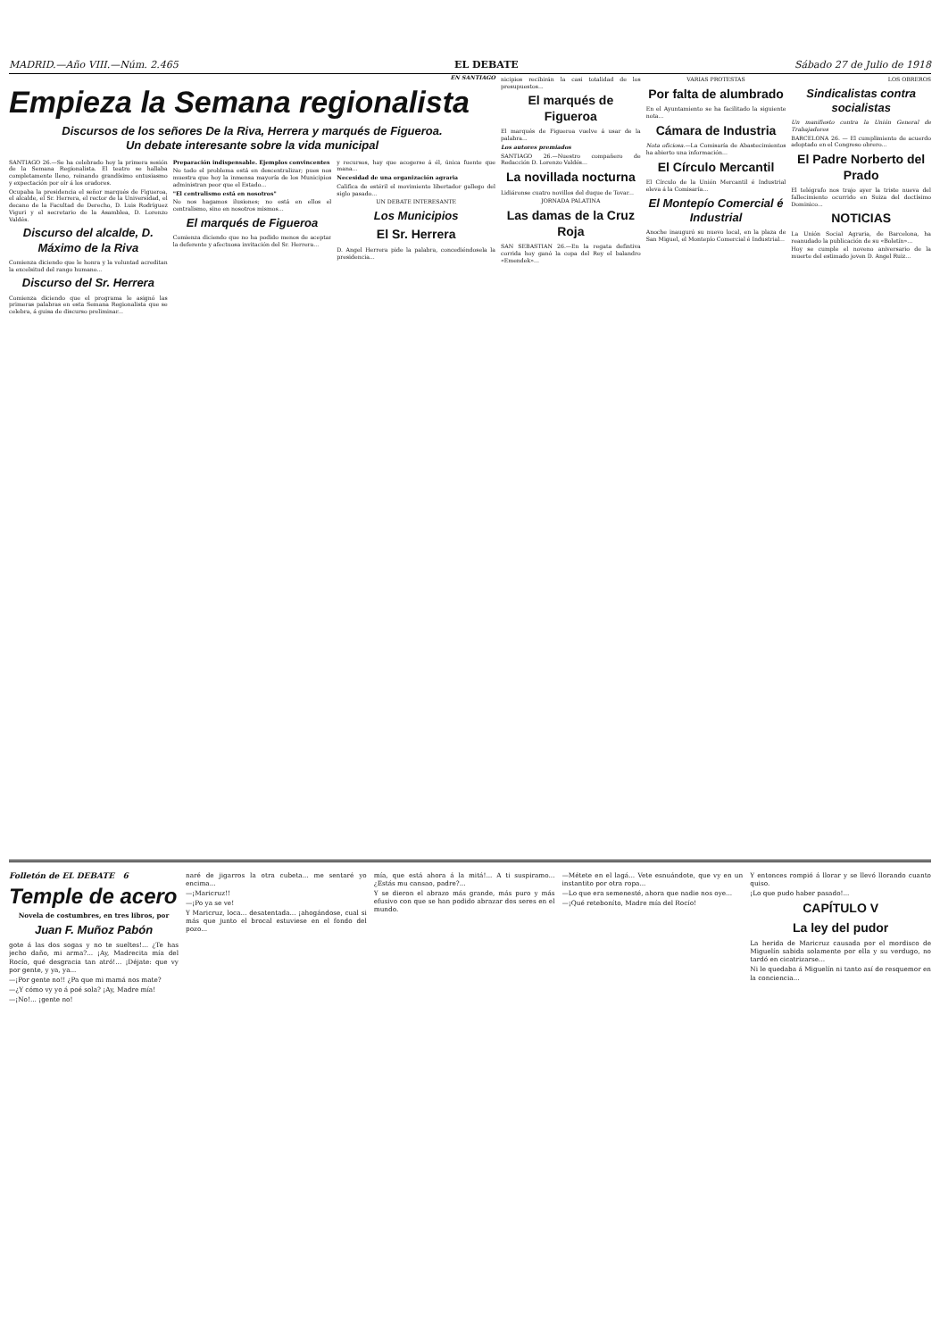MADRID.—Año VIII.—Núm. 2.465 EL DEBATE Sábado 27 de Julio de 1918
EN SANTIAGO
Empieza la Semana regionalista
Discursos de los señores De la Riva, Herrera y marqués de Figueroa.
Un debate interesante sobre la vida municipal
SANTIAGO 26.—Se ha celebrado hoy la primera sesión de la Semana Regionalista. El teatro se hallaba completamente lleno, reinando grandísimo entusiasmo y expectación por oír á los oradores.
Ocupaba la presidencia el señor marqués de Figueroa, el alcalde, el Sr. Herrera, el rector de la Universidad, el decano de la Facultad de Derecho, D. Luis Rodríguez Viguri y el secretario de la Asamblea, D. Lorenzo Valdés.
Discurso del alcalde, D. Máximo de la Riva
Comienza diciendo que le honra y la voluntad acreditan la excelsitud del rango humano...
Discurso del Sr. Herrera
Comienza diciendo que el programa le asignó las primeras palabras en esta Semana Regionalista que se celebra, á guisa de discurso preliminar...
Preparación indispensable. Ejemplos convincentes
No todo el problema está en descentralizar; pues nos muestra que hoy la inmensa mayoría de los Municipios administran peor que el Estado...
"El centralismo está en nosotros"
No nos hagamos ilusiones; no está en ellos el centralismo, sino en nosotros mismos...
El marqués de Figueroa
Comienza diciendo que no ha podido menos de aceptar la deferente y afectuosa invitación del Sr. Herrera...
y recursos, hay que acogerse á él, única fuente que mana...
Necesidad de una organización agraria
Califica de estéril el movimiento libertador gallego del siglo pasado...
UN DEBATE INTERESANTE
Los Municipios
El Sr. Herrera
D. Angel Herrera pide la palabra, concediéndosela la presidencia...
nicipios recibirán la casi totalidad de los presupuestos...
El marqués de Figueroa
El marqués de Figueroa vuelve á usar de la palabra...
Los autores premiados
SANTIAGO 26.—Nuestro compañero de Redacción D. Lorenzo Valdés...
La novillada nocturna
Lidiáronse cuatro novillos del duque de Tovar...
JORNADA PALATINA
Las damas de la Cruz Roja
SAN SEBASTIAN 26.—En la regata defintiva corrida hoy ganó la copa del Rey el balandro «Emendek»...
VARIAS PROTESTAS
Por falta de alumbrado
En el Ayuntamiento se ha facilitado la siguiente nota...
Cámara de Industria
Nota oficiosa.—La Comisaría de Abastecimientos ha abierto una información...
El Círculo Mercantil
El Círculo de la Unión Mercantil é Industrial eleva á la Comisaría...
El Montepío Comercial é Industrial
Anoche inauguró su nuevo local, en la plaza de San Miguel, el Montepío Comercial é Industrial...
LOS OBREROS
Sindicalistas contra socialistas
Un manifiesto contra la Unión General de Trabajadores
BARCELONA 26. — El cumplimiento de acuerdo adoptado en el Congreso obrero...
El Padre Norberto del Prado
El telégrafo nos trajo ayer la triste nueva del fallecimiento ocurrido en Suiza del doctísimo Dominico...
NOTICIAS
La Unión Social Agraria, de Barcelona, ha reanudado la publicación de su «Boletín»...
Hoy se cumple el noveno aniversario de la muerte del estimado joven D. Angel Ruiz...
Folletón de EL DEBATE 6
Temple de acero
Novela de costumbres, en tres libros, por
Juan F. Muñoz Pabón
gote á las dos sogas y no te sueltes!... ¿Te has jecho daño, mi arma?... ¡Ay, Madrecita mía del Rocío, qué desgracia tan atró!... ¡Déjate: que vy por gente, y ya, ya...
—¡Por gente no!! ¿Pa que mi mamá nos mate?
—¿Y cómo vy yo á poé sola? ¡Ay, Madre mía!
—¡No!... ¡gente no!
naré de jigarros la otra cubeta... me sentaré yo encima...
—¡Maricruz!!
—¡Po ya se ve!
Y Maricruz, loca... desatentada... ¡ahogándose, cual si más que junto el brocal estuviese en el fondo del pozo...
mía, que está ahora á la mitá!... A ti suspiramo... ¿Estás mu cansao, padre?...
Y se dieron el abrazo más grande, más puro y más efusivo con que se han podido abrazar dos seres en el mundo.
—Métete en el lagá... Vete esnuándote, que vy en un instantito por otra ropa...
—Lo que era semenesté, ahora que nadie nos oye...
—¡Qué reteboníto, Madre mía del Rocío!
Y entonces rompió á llorar y se llevó llorando cuanto quiso.
¡Lo que pudo haber pasado!...
CAPÍTULO V
La ley del pudor
La herida de Maricruz causada por el mordisco de Miguelín sabida solamente por ella y su verdugo, no tardó en cicatrizarse...
Ni le quedaba á Miguelín ni tanto así de resquemor en la conciencia...